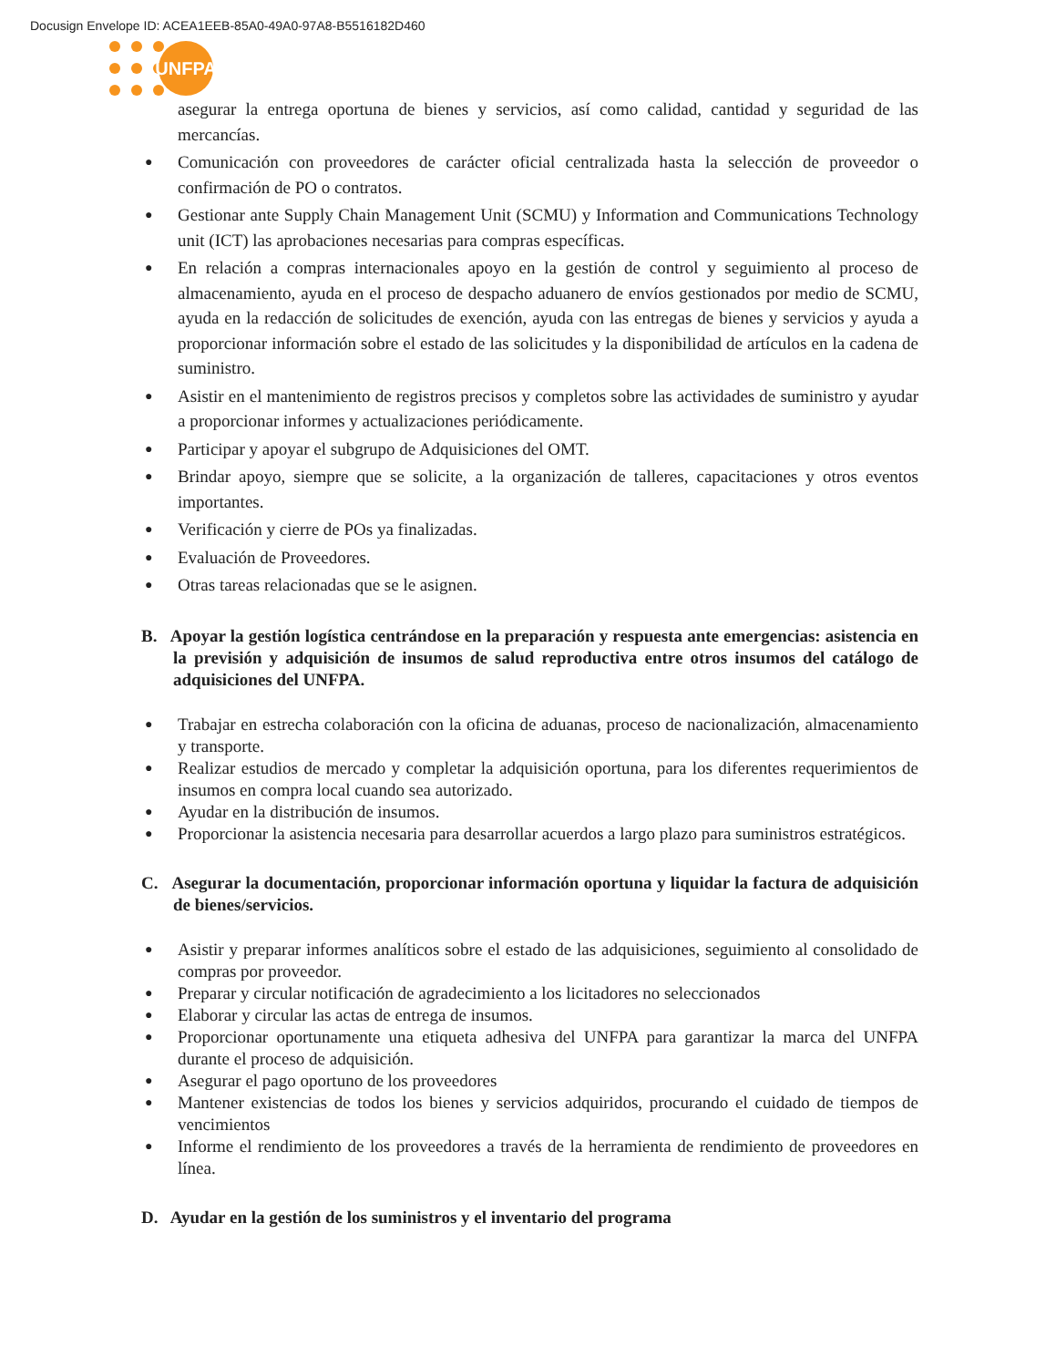Docusign Envelope ID: ACEA1EEB-85A0-49A0-97A8-B5516182D460
UNFPA
asegurar la entrega oportuna de bienes y servicios, así como calidad, cantidad y seguridad de las mercancías.
Comunicación con proveedores de carácter oficial centralizada hasta la selección de proveedor o confirmación de PO o contratos.
Gestionar ante Supply Chain Management Unit (SCMU) y Information and Communications Technology unit (ICT) las aprobaciones necesarias para compras específicas.
En relación a compras internacionales apoyo en la gestión de control y seguimiento al proceso de almacenamiento, ayuda en el proceso de despacho aduanero de envíos gestionados por medio de SCMU, ayuda en la redacción de solicitudes de exención, ayuda con las entregas de bienes y servicios y ayuda a proporcionar información sobre el estado de las solicitudes y la disponibilidad de artículos en la cadena de suministro.
Asistir en el mantenimiento de registros precisos y completos sobre las actividades de suministro y ayudar a proporcionar informes y actualizaciones periódicamente.
Participar y apoyar el subgrupo de Adquisiciones del OMT.
Brindar apoyo, siempre que se solicite, a la organización de talleres, capacitaciones y otros eventos importantes.
Verificación y cierre de POs ya finalizadas.
Evaluación de Proveedores.
Otras tareas relacionadas que se le asignen.
B. Apoyar la gestión logística centrándose en la preparación y respuesta ante emergencias: asistencia en la previsión y adquisición de insumos de salud reproductiva entre otros insumos del catálogo de adquisiciones del UNFPA.
Trabajar en estrecha colaboración con la oficina de aduanas, proceso de nacionalización, almacenamiento y transporte.
Realizar estudios de mercado y completar la adquisición oportuna, para los diferentes requerimientos de insumos en compra local cuando sea autorizado.
Ayudar en la distribución de insumos.
Proporcionar la asistencia necesaria para desarrollar acuerdos a largo plazo para suministros estratégicos.
C. Asegurar la documentación, proporcionar información oportuna y liquidar la factura de adquisición de bienes/servicios.
Asistir y preparar informes analíticos sobre el estado de las adquisiciones, seguimiento al consolidado de compras por proveedor.
Preparar y circular notificación de agradecimiento a los licitadores no seleccionados
Elaborar y circular las actas de entrega de insumos.
Proporcionar oportunamente una etiqueta adhesiva del UNFPA para garantizar la marca del UNFPA durante el proceso de adquisición.
Asegurar el pago oportuno de los proveedores
Mantener existencias de todos los bienes y servicios adquiridos, procurando el cuidado de tiempos de vencimientos
Informe el rendimiento de los proveedores a través de la herramienta de rendimiento de proveedores en línea.
D. Ayudar en la gestión de los suministros y el inventario del programa